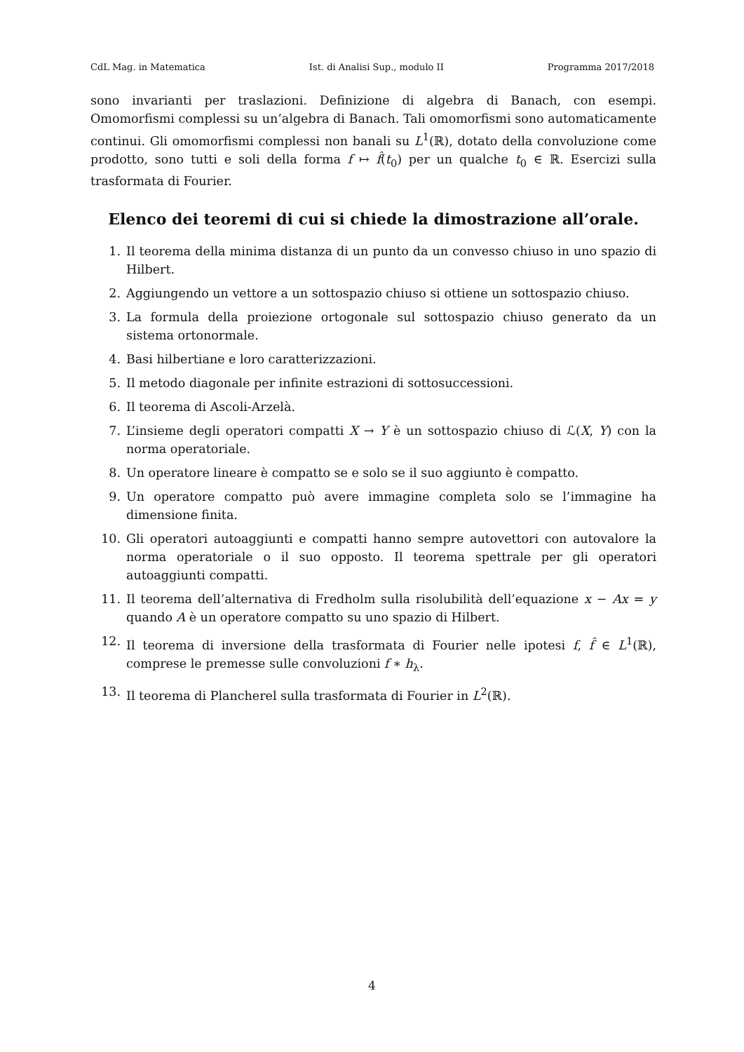CdL Mag. in Matematica Ist. di Analisi Sup., modulo II Programma 2017/2018
sono invarianti per traslazioni. Definizione di algebra di Banach, con esempi. Omomorfismi complessi su un’algebra di Banach. Tali omomorfismi sono automaticamente continui. Gli omomorfismi complessi non banali su L<sup>1</sup>(ℝ), dotato della convoluzione come prodotto, sono tutti e soli della forma f ↦ f̂(t<sub>0</sub>) per un qualche t<sub>0</sub> ∈ ℝ. Esercizi sulla trasformata di Fourier.
Elenco dei teoremi di cui si chiede la dimostrazione all’orale.
1. Il teorema della minima distanza di un punto da un convesso chiuso in uno spazio di Hilbert.
2. Aggiungendo un vettore a un sottospazio chiuso si ottiene un sottospazio chiuso.
3. La formula della proiezione ortogonale sul sottospazio chiuso generato da un sistema ortonormale.
4. Basi hilbertiane e loro caratterizzazioni.
5. Il metodo diagonale per infinite estrazioni di sottosuccessioni.
6. Il teorema di Ascoli-Arzelà.
7. L’insieme degli operatori compatti X → Y è un sottospazio chiuso di ℒ(X, Y) con la norma operatoriale.
8. Un operatore lineare è compatto se e solo se il suo aggiunto è compatto.
9. Un operatore compatto può avere immagine completa solo se l’immagine ha dimensione finita.
10. Gli operatori autoaggiunti e compatti hanno sempre autovettori con autovalore la norma operatoriale o il suo opposto. Il teorema spettrale per gli operatori autoaggiunti compatti.
11. Il teorema dell’alternativa di Fredholm sulla risolubilità dell’equazione x − Ax = y quando A è un operatore compatto su uno spazio di Hilbert.
12. Il teorema di inversione della trasformata di Fourier nelle ipotesi f, f̂ ∈ L<sup>1</sup>(ℝ), comprese le premesse sulle convoluzioni f ∗ h<sub>λ</sub>.
13. Il teorema di Plancherel sulla trasformata di Fourier in L<sup>2</sup>(ℝ).
4